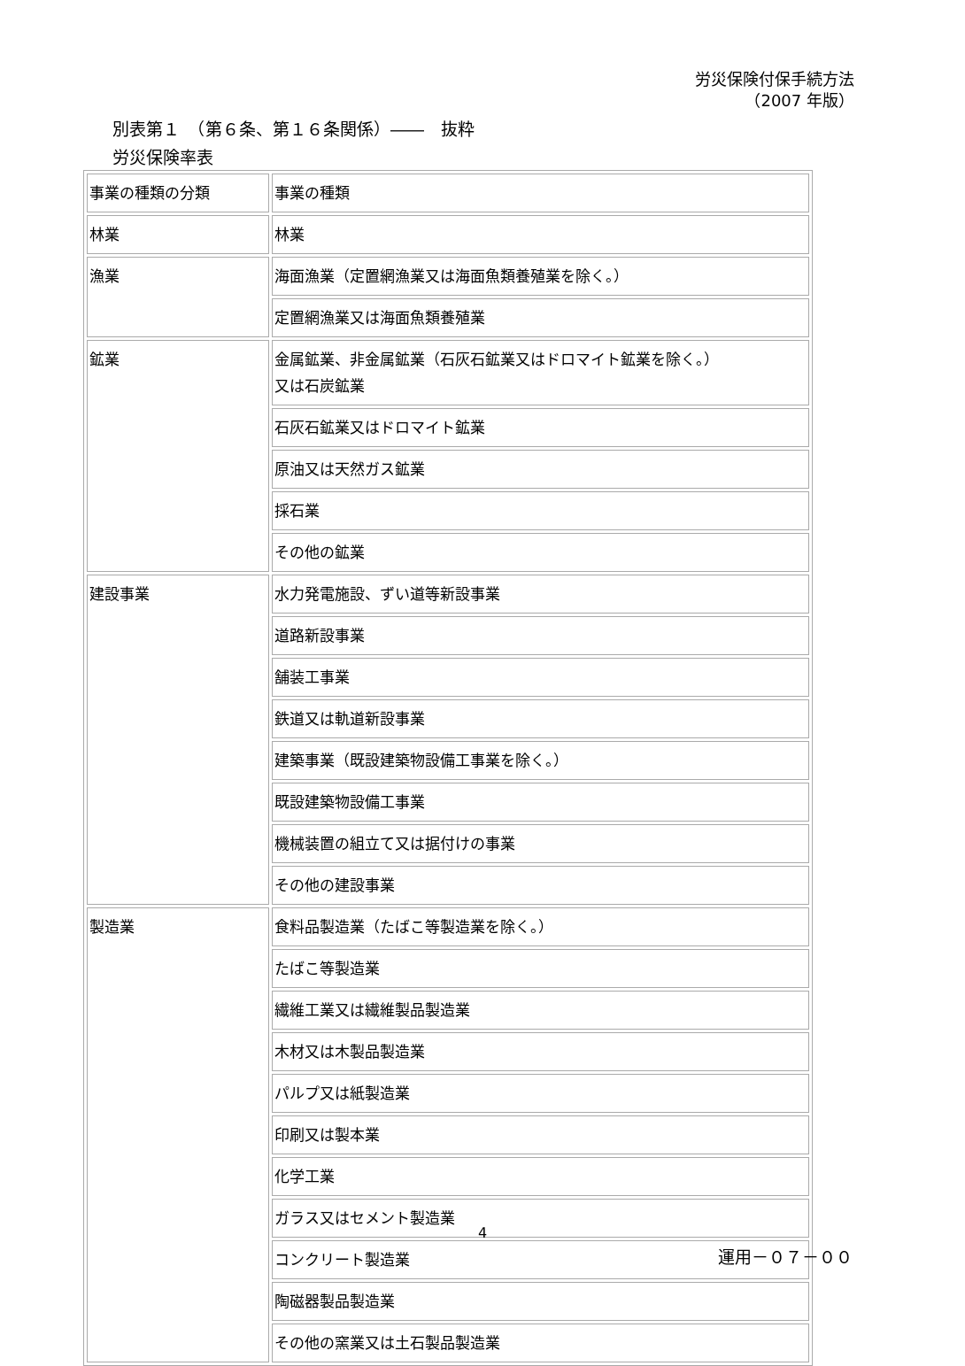労災保険付保手続方法
（2007 年版）
別表第１　（第６条、第１６条関係）――　抜粋
労災保険率表
| 事業の種類の分類 | 事業の種類 |
| 林業 | 林業 |
| 漁業 | 海面漁業（定置網漁業又は海面魚類養殖業を除く。） |
| | 定置網漁業又は海面魚類養殖業 |
| 鉱業 | 金属鉱業、非金属鉱業（石灰石鉱業又はドロマイト鉱業を除く。） 又は石炭鉱業 |
| | 石灰石鉱業又はドロマイト鉱業 |
| | 原油又は天然ガス鉱業 |
| | 採石業 |
| | その他の鉱業 |
| 建設事業 | 水力発電施設、ずい道等新設事業 |
| | 道路新設事業 |
| | 舗装工事業 |
| | 鉄道又は軌道新設事業 |
| | 建築事業（既設建築物設備工事業を除く。） |
| | 既設建築物設備工事業 |
| | 機械装置の組立て又は据付けの事業 |
| | その他の建設事業 |
| 製造業 | 食料品製造業（たばこ等製造業を除く。） |
| | たばこ等製造業 |
| | 繊維工業又は繊維製品製造業 |
| | 木材又は木製品製造業 |
| | パルプ又は紙製造業 |
| | 印刷又は製本業 |
| | 化学工業 |
| | ガラス又はセメント製造業 |
| | コンクリート製造業 |
| | 陶磁器製品製造業 |
| | その他の窯業又は土石製品製造業 |
4
運用－０７－００